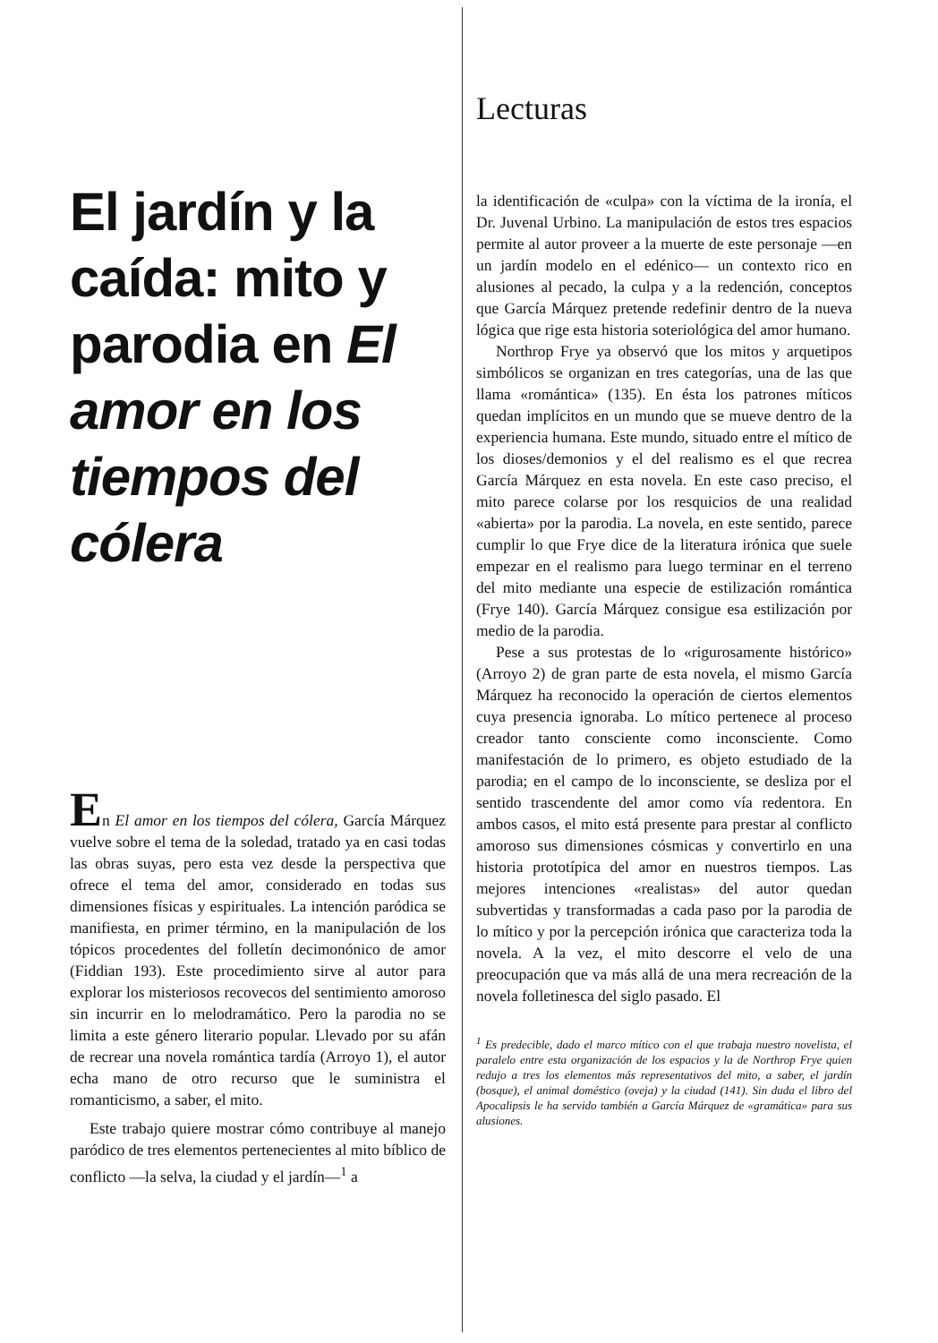El jardín y la caída: mito y parodia en El amor en los tiempos del cólera
En El amor en los tiempos del cólera, García Márquez vuelve sobre el tema de la soledad, tratado ya en casi todas las obras suyas, pero esta vez desde la perspectiva que ofrece el tema del amor, considerado en todas sus dimensiones físicas y espirituales. La intención paródica se manifiesta, en primer término, en la manipulación de los tópicos procedentes del folletín decimonónico de amor (Fiddian 193). Este procedimiento sirve al autor para explorar los misteriosos recovecos del sentimiento amoroso sin incurrir en lo melodramático. Pero la parodia no se limita a este género literario popular. Llevado por su afán de recrear una novela romántica tardía (Arroyo 1), el autor echa mano de otro recurso que le suministra el romanticismo, a saber, el mito.
Este trabajo quiere mostrar cómo contribuye al manejo paródico de tres elementos pertenecientes al mito bíblico de conflicto —la selva, la ciudad y el jardín—<sup>1</sup> a
Lecturas
la identificación de «culpa» con la víctima de la ironía, el Dr. Juvenal Urbino. La manipulación de estos tres espacios permite al autor proveer a la muerte de este personaje —en un jardín modelo en el edénico— un contexto rico en alusiones al pecado, la culpa y a la redención, conceptos que García Márquez pretende redefinir dentro de la nueva lógica que rige esta historia soteriológica del amor humano.
Northrop Frye ya observó que los mitos y arquetipos simbólicos se organizan en tres categorías, una de las que llama «romántica» (135). En ésta los patrones míticos quedan implícitos en un mundo que se mueve dentro de la experiencia humana. Este mundo, situado entre el mítico de los dioses/demonios y el del realismo es el que recrea García Márquez en esta novela. En este caso preciso, el mito parece colarse por los resquicios de una realidad «abierta» por la parodia. La novela, en este sentido, parece cumplir lo que Frye dice de la literatura irónica que suele empezar en el realismo para luego terminar en el terreno del mito mediante una especie de estilización romántica (Frye 140). García Márquez consigue esa estilización por medio de la parodia.
Pese a sus protestas de lo «rigurosamente histórico» (Arroyo 2) de gran parte de esta novela, el mismo García Márquez ha reconocido la operación de ciertos elementos cuya presencia ignoraba. Lo mítico pertenece al proceso creador tanto consciente como inconsciente. Como manifestación de lo primero, es objeto estudiado de la parodia; en el campo de lo inconsciente, se desliza por el sentido trascendente del amor como vía redentora. En ambos casos, el mito está presente para prestar al conflicto amoroso sus dimensiones cósmicas y convertirlo en una historia prototípica del amor en nuestros tiempos. Las mejores intenciones «realistas» del autor quedan subvertidas y transformadas a cada paso por la parodia de lo mítico y por la percepción irónica que caracteriza toda la novela. A la vez, el mito descorre el velo de una preocupación que va más allá de una mera recreación de la novela folletinesca del siglo pasado. El
<sup>1</sup> Es predecible, dado el marco mítico con el que trabaja nuestro novelista, el paralelo entre esta organización de los espacios y la de Northrop Frye quien redujo a tres los elementos más representativos del mito, a saber, el jardín (bosque), el animal doméstico (oveja) y la ciudad (141). Sin duda el libro del Apocalipsis le ha servido también a García Márquez de «gramática» para sus alusiones.